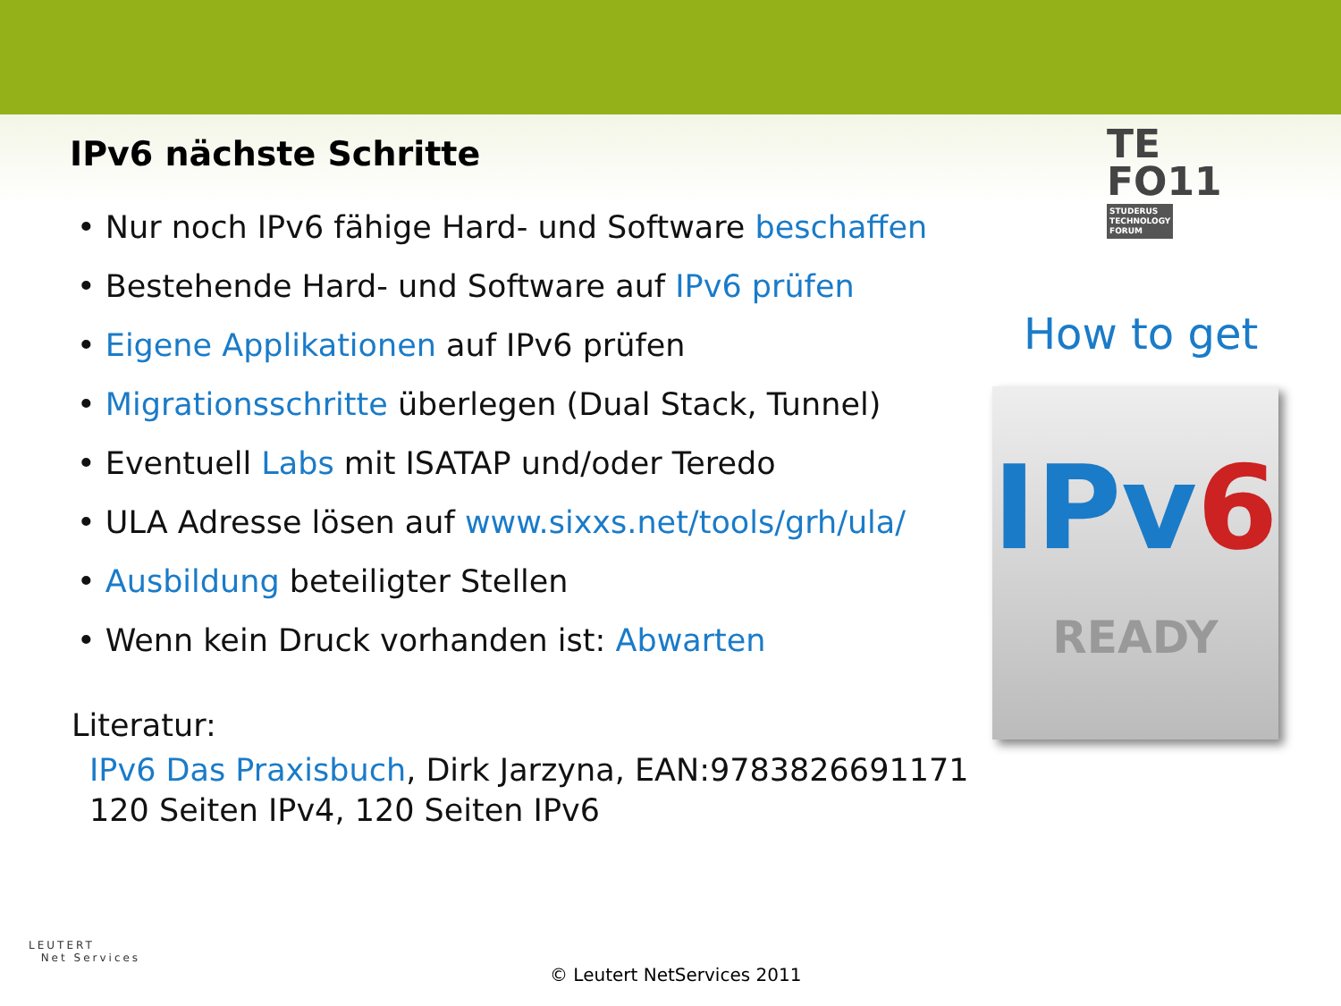IPv6 nächste Schritte
TE
FO11 STUDERUS
TECHNOLOGY
FORUM
• Nur noch IPv6 fähige Hard- und Software beschaffen
• Bestehende Hard- und Software auf IPv6 prüfen
• Eigene Applikationen auf IPv6 prüfen
• Migrationsschritte überlegen (Dual Stack, Tunnel)
• Eventuell Labs mit ISATAP und/oder Teredo
• ULA Adresse lösen auf www.sixxs.net/tools/grh/ula/
• Ausbildung beteiligter Stellen
• Wenn kein Druck vorhanden ist: Abwarten
How to get
IPv6
READY
Literatur:
IPv6 Das Praxisbuch, Dirk Jarzyna, EAN:9783826691171
120 Seiten IPv4, 120 Seiten IPv6
LEUTERT
Net Services
© Leutert NetServices 2011